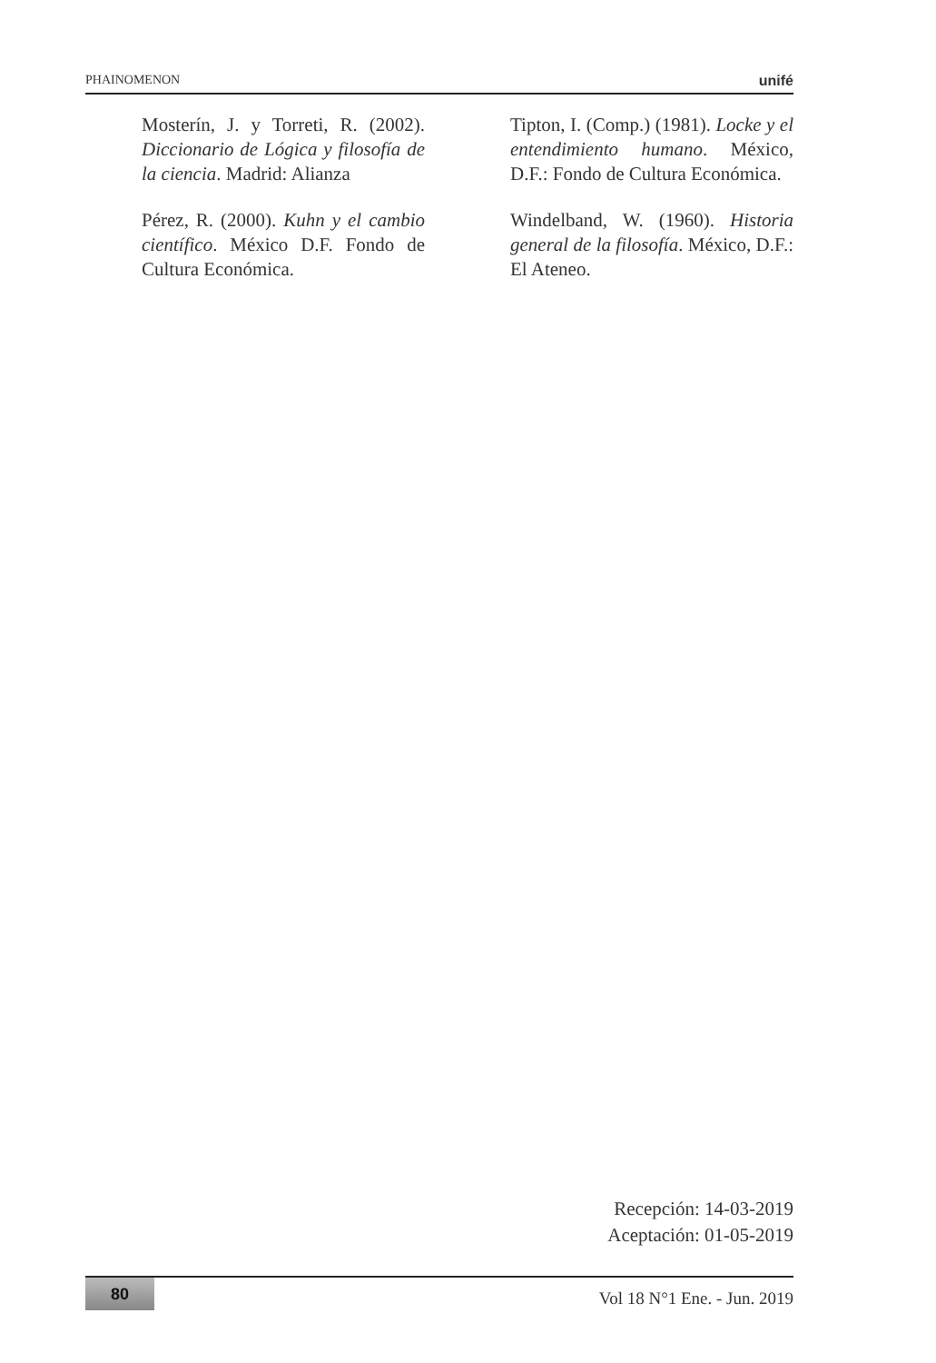PHAINOMENON unifé
Mosterín, J. y Torreti, R. (2002). Diccionario de Lógica y filosofía de la ciencia. Madrid: Alianza
Pérez, R. (2000). Kuhn y el cambio científico. México D.F. Fondo de Cultura Económica.
Tipton, I. (Comp.) (1981). Locke y el entendimiento humano. México, D.F.: Fondo de Cultura Económica.
Windelband, W. (1960). Historia general de la filosofía. México, D.F.: El Ateneo.
Recepción: 14-03-2019
Aceptación: 01-05-2019
80
Vol 18 N°1 Ene. - Jun. 2019